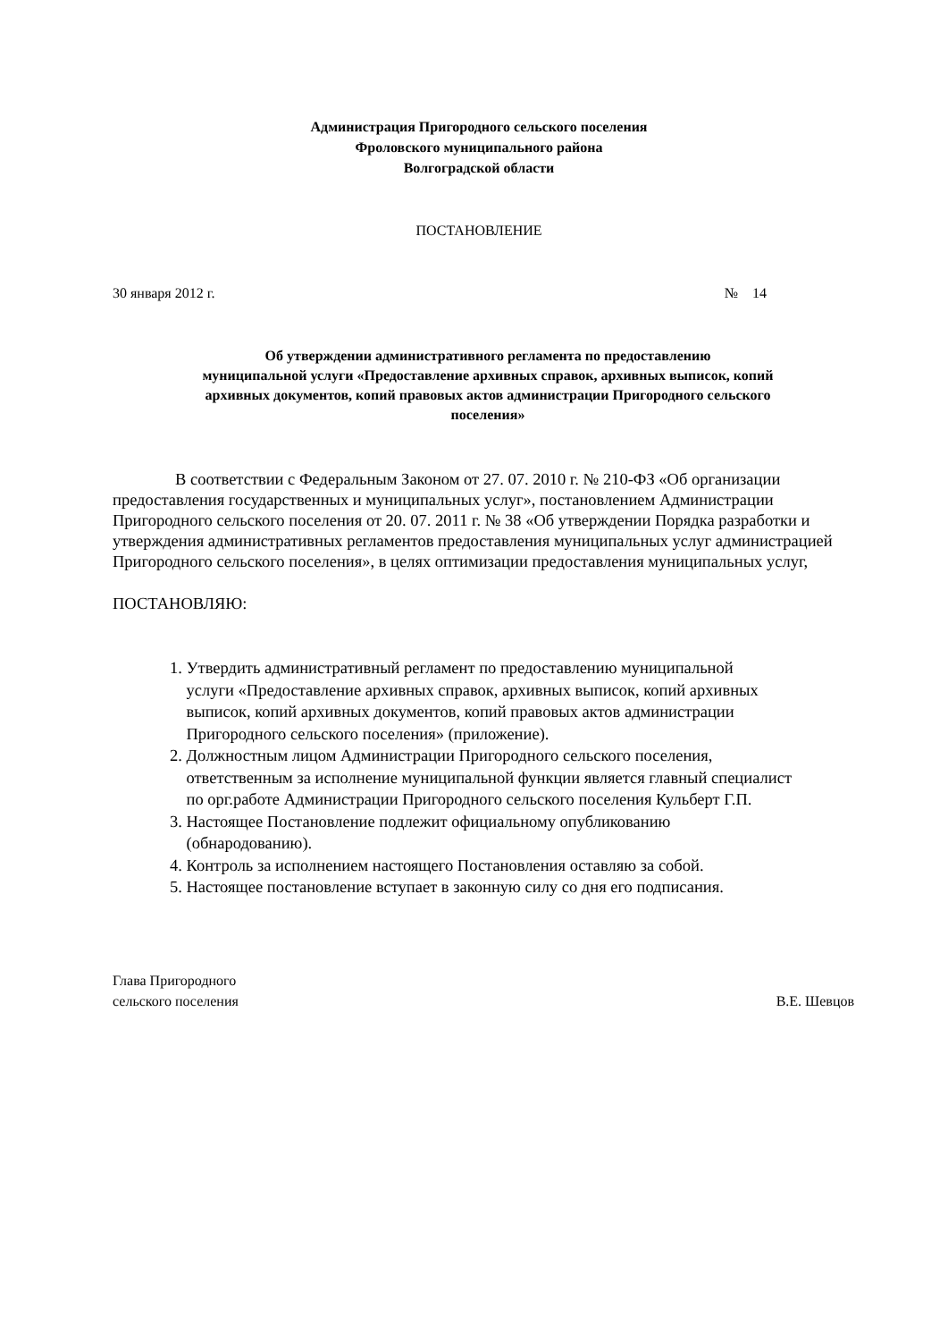Администрация Пригородного сельского поселения
Фроловского муниципального района
Волгоградской области
ПОСТАНОВЛЕНИЕ
30 января 2012 г. № 14
Об утверждении административного регламента по предоставлению
муниципальной услуги «Предоставление архивных справок, архивных выписок, копий
архивных документов, копий правовых актов администрации Пригородного сельского
поселения»
В соответствии с Федеральным Законом от 27. 07. 2010 г. № 210-ФЗ «Об организации предоставления государственных и муниципальных услуг», постановлением Администрации Пригородного сельского поселения от 20. 07. 2011 г. № 38 «Об утверждении Порядка разработки и утверждения административных регламентов предоставления муниципальных услуг администрацией Пригородного сельского поселения», в целях оптимизации предоставления муниципальных услуг,
ПОСТАНОВЛЯЮ:
1. Утвердить административный регламент по предоставлению муниципальной
услуги «Предоставление архивных справок, архивных выписок, копий архивных
выписок, копий архивных документов, копий правовых актов администрации
Пригородного сельского поселения» (приложение).
2. Должностным лицом Администрации Пригородного сельского поселения,
ответственным за исполнение муниципальной функции является главный специалист
по орг.работе Администрации Пригородного сельского поселения Кульберт Г.П.
3. Настоящее Постановление подлежит официальному опубликованию
(обнародованию).
4. Контроль за исполнением настоящего Постановления оставляю за собой.
5. Настоящее постановление вступает в законную силу со дня его подписания.
Глава Пригородного
сельского поселения В.Е. Шевцов